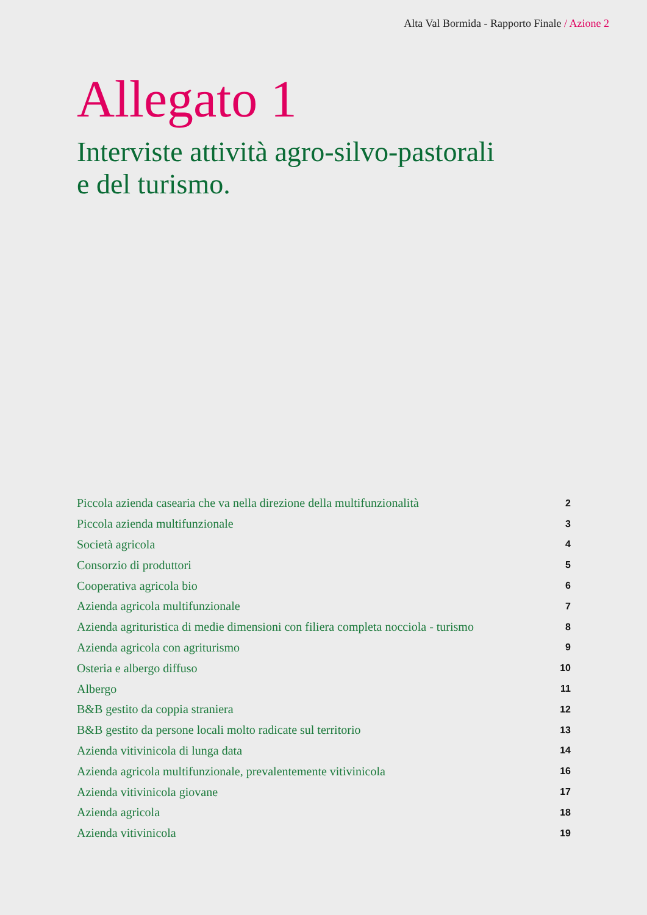Alta Val Bormida - Rapporto Finale / Azione 2
Allegato 1
Interviste attività agro-silvo-pastorali
e del turismo.
| Piccola azienda casearia che va nella direzione della multifunzionalità | 2 |
| Piccola azienda multifunzionale | 3 |
| Società agricola | 4 |
| Consorzio di produttori | 5 |
| Cooperativa agricola bio | 6 |
| Azienda agricola multifunzionale | 7 |
| Azienda agrituristica di medie dimensioni con filiera completa nocciola - turismo | 8 |
| Azienda agricola con agriturismo | 9 |
| Osteria e albergo diffuso | 10 |
| Albergo | 11 |
| B&B gestito da coppia straniera | 12 |
| B&B gestito da persone locali molto radicate sul territorio | 13 |
| Azienda vitivinicola di lunga data | 14 |
| Azienda agricola multifunzionale, prevalentemente vitivinicola | 16 |
| Azienda vitivinicola giovane | 17 |
| Azienda agricola | 18 |
| Azienda vitivinicola | 19 |